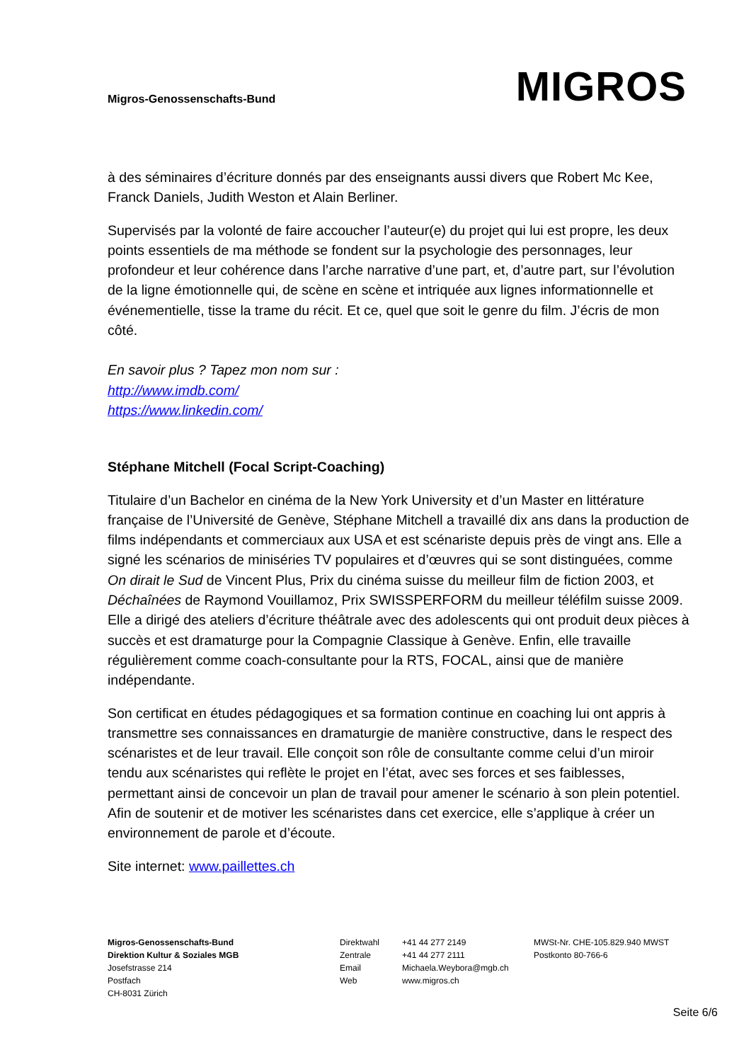Migros-Genossenschafts-Bund
MIGROS
à des séminaires d’écriture donnés par des enseignants aussi divers que Robert Mc Kee, Franck Daniels, Judith Weston et Alain Berliner.
Supervisés par la volonté de faire accoucher l’auteur(e) du projet qui lui est propre, les deux points essentiels de ma méthode se fondent sur la psychologie des personnages, leur profondeur et leur cohérence dans l’arche narrative d’une part, et, d’autre part, sur l’évolution de la ligne émotionnelle qui, de scène en scène et intriquée aux lignes informationnelle et événementielle, tisse la trame du récit. Et ce, quel que soit le genre du film. J’écris de mon côté.
En savoir plus ? Tapez mon nom sur :
http://www.imdb.com/
https://www.linkedin.com/
Stéphane Mitchell (Focal Script-Coaching)
Titulaire d’un Bachelor en cinéma de la New York University et d’un Master en littérature française de l’Université de Genève, Stéphane Mitchell a travaillé dix ans dans la production de films indépendants et commerciaux aux USA et est scénariste depuis près de vingt ans. Elle a signé les scénarios de miniséries TV populaires et d’œuvres qui se sont distinguées, comme On dirait le Sud de Vincent Plus, Prix du cinéma suisse du meilleur film de fiction 2003, et Déchaînées de Raymond Vouillamoz, Prix SWISSPERFORM du meilleur téléfilm suisse 2009. Elle a dirigé des ateliers d’écriture théâtrale avec des adolescents qui ont produit deux pièces à succès et est dramaturge pour la Compagnie Classique à Genève. Enfin, elle travaille régulièrement comme coach-consultante pour la RTS, FOCAL, ainsi que de manière indépendante.
Son certificat en études pédagogiques et sa formation continue en coaching lui ont appris à transmettre ses connaissances en dramaturgie de manière constructive, dans le respect des scénaristes et de leur travail. Elle conçoit son rôle de consultante comme celui d’un miroir tendu aux scénaristes qui reflète le projet en l’état, avec ses forces et ses faiblesses, permettant ainsi de concevoir un plan de travail pour amener le scénario à son plein potentiel. Afin de soutenir et de motiver les scénaristes dans cet exercice, elle s’applique à créer un environnement de parole et d’écoute.
Site internet: www.paillettes.ch
Migros-Genossenschafts-Bund
Direktion Kultur & Soziales MGB
Josefstrasse 214
Postfach
CH-8031 Zürich
Direktwahl
Zentrale
Email
Web
+41 44 277 2149
+41 44 277 2111
Michaela.Weybora@mgb.ch
www.migros.ch
MWSt-Nr. CHE-105.829.940 MWST
Postkonto 80-766-6
Seite 6/6